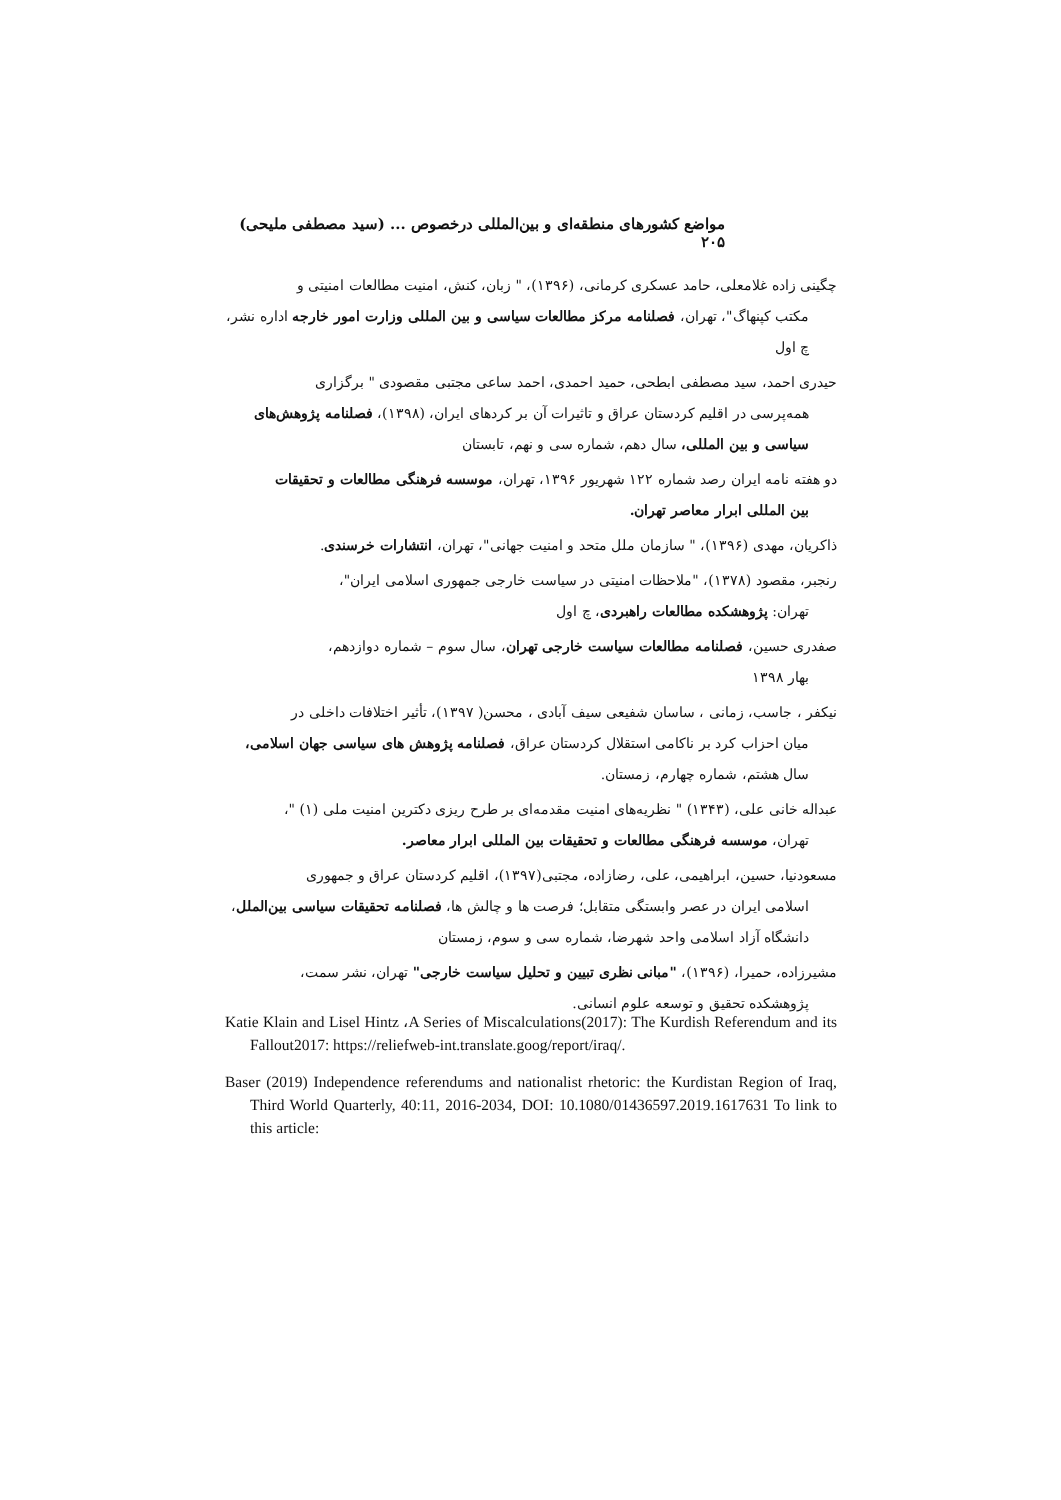مواضع کشورهای منطقه‌ای و بین‌المللی درخصوص ... (سید مصطفی ملیحی) ۲۰۵
چگینی زاده غلامعلی، حامد عسکری کرمانی، (۱۳۹۶)، " زبان، کنش، امنیت مطالعات امنیتی و
مکتب کپنهاگ"، تهران، فصلنامه مرکز مطالعات سیاسی و بین المللی وزارت امور خارجه اداره نشر، چ اول
حیدری احمد، سید مصطفی ابطحی، حمید احمدی، احمد ساعی مجتبی مقصودی " برگزاری
همه‌پرسی در اقلیم کردستان عراق و تاثیرات آن بر کردهای ایران، (۱۳۹۸)، فصلنامه پژوهش‌های سیاسی و بین المللی، سال دهم، شماره سی و نهم، تابستان
دو هفته نامه ایران رصد شماره ۱۲۲ شهریور ۱۳۹۶، تهران، موسسه فرهنگی مطالعات و تحقیقات
بین المللی ابرار معاصر تهران.
ذاکریان، مهدی (۱۳۹۶)، " سازمان ملل متحد و امنیت جهانی"، تهران، انتشارات خرسندی.
رنجبر، مقصود (۱۳۷۸)، "ملاحظات امنیتی در سیاست خارجی جمهوری اسلامی ایران"،
تهران: پژوهشکده مطالعات راهبردی، چ اول
صفدری حسین، فصلنامه مطالعات سیاست خارجی تهران، سال سوم – شماره دوازدهم،
بهار ۱۳۹۸
نیکفر ، جاسب، زمانی ، ساسان شفیعی سیف آبادی ، محسن( ۱۳۹۷)، تأثیر اختلافات داخلی در
میان احزاب کرد بر ناکامی استقلال کردستان عراق، فصلنامه پژوهش های سیاسی جهان اسلامی، سال هشتم، شماره چهارم، زمستان.
عبداله خانی علی، (۱۳۴۳) " نظریه‌های امنیت مقدمه‌ای بر طرح ریزی دکترین امنیت ملی (۱) "،
تهران، موسسه فرهنگی مطالعات و تحقیقات بین المللی ابرار معاصر.
مسعودنیا، حسین، ابراهیمی، علی، رضازاده، مجتبی(۱۳۹۷)، اقلیم کردستان عراق و جمهوری
اسلامی ایران در عصر وابستگی متقابل؛ فرصت ها و چالش ها، فصلنامه تحقیقات سیاسی بین‌الملل، دانشگاه آزاد اسلامی واحد شهرضا، شماره سی و سوم، زمستان
مشیرزاده، حمیرا، (۱۳۹۶)، "مبانی نظری تبیین و تحلیل سیاست خارجی" تهران، نشر سمت،
پژوهشکده تحقیق و توسعه علوم انسانی.
Katie Klain and Lisel Hintz ،A Series of Miscalculations(2017): The Kurdish Referendum and its Fallout2017: https://reliefweb-int.translate.goog/report/iraq/.
Baser (2019) Independence referendums and nationalist rhetoric: the Kurdistan Region of Iraq, Third World Quarterly, 40:11, 2016-2034, DOI: 10.1080/01436597.2019.1617631 To link to this article: